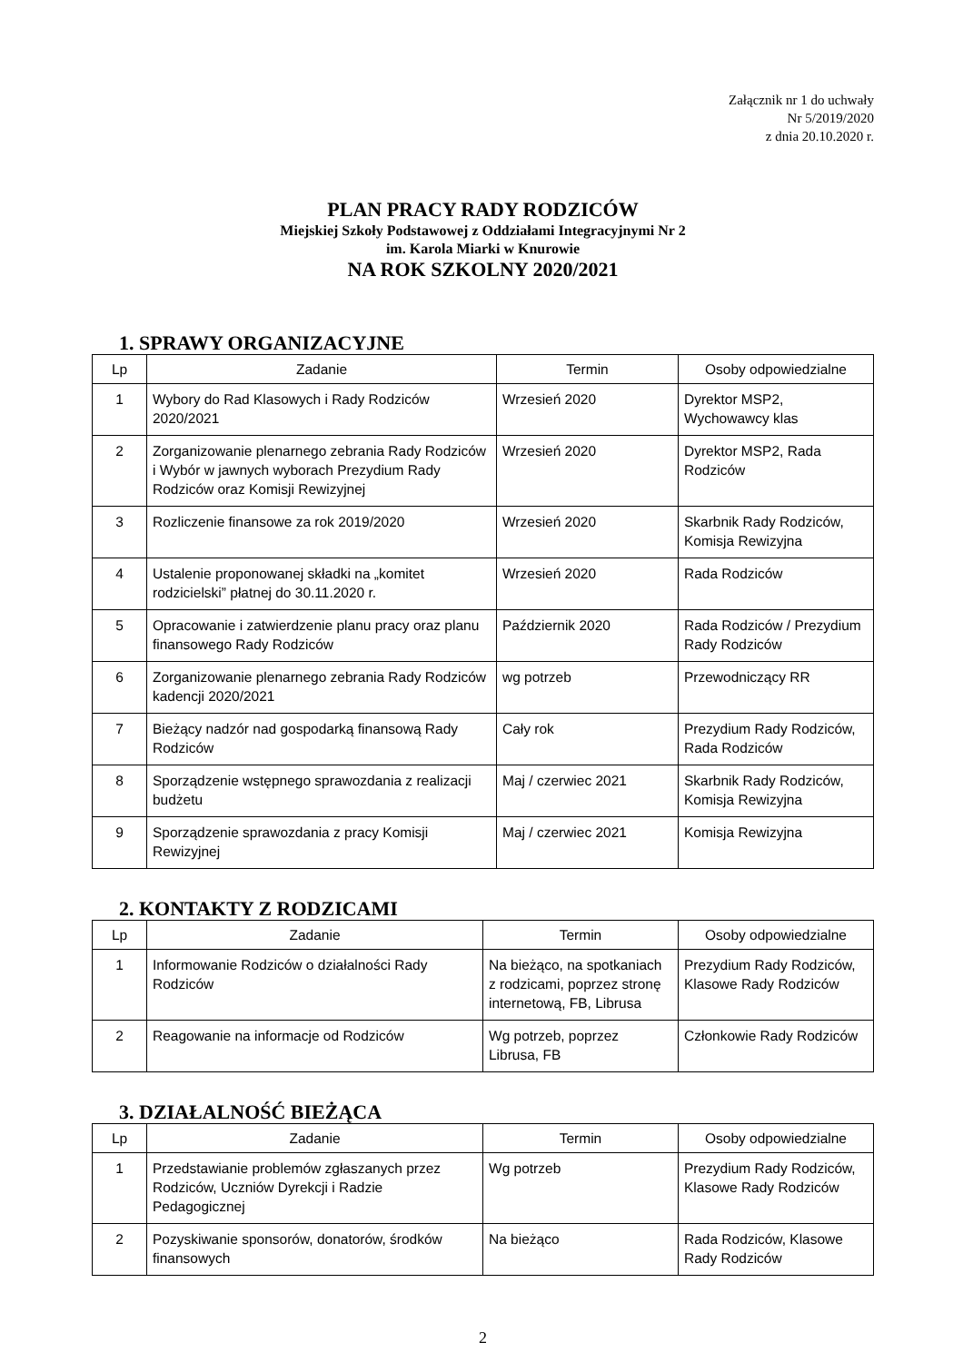Załącznik nr 1 do uchwały
Nr 5/2019/2020
z dnia 20.10.2020 r.
PLAN PRACY RADY RODZICÓW
Miejskiej Szkoły Podstawowej z Oddziałami Integracyjnymi Nr 2
im. Karola Miarki w Knurowie
NA ROK SZKOLNY 2020/2021
1. SPRAWY ORGANIZACYJNE
| Lp | Zadanie | Termin | Osoby odpowiedzialne |
| --- | --- | --- | --- |
| 1 | Wybory do Rad Klasowych i Rady Rodziców 2020/2021 | Wrzesień 2020 | Dyrektor MSP2, Wychowawcy klas |
| 2 | Zorganizowanie plenarnego zebrania Rady Rodziców i Wybór w jawnych wyborach Prezydium Rady Rodziców oraz Komisji Rewizyjnej | Wrzesień 2020 | Dyrektor MSP2, Rada Rodziców |
| 3 | Rozliczenie finansowe za rok 2019/2020 | Wrzesień 2020 | Skarbnik Rady Rodziców, Komisja Rewizyjna |
| 4 | Ustalenie proponowanej składki na „komitet rodzicielski” płatnej do 30.11.2020 r. | Wrzesień 2020 | Rada Rodziców |
| 5 | Opracowanie i zatwierdzenie planu pracy oraz planu finansowego Rady Rodziców | Październik 2020 | Rada Rodziców / Prezydium Rady Rodziców |
| 6 | Zorganizowanie plenarnego zebrania Rady Rodziców kadencji 2020/2021 | wg potrzeb | Przewodniczący RR |
| 7 | Bieżący nadzór nad gospodarką finansową Rady Rodziców | Cały rok | Prezydium Rady Rodziców, Rada Rodziców |
| 8 | Sporządzenie wstępnego sprawozdania z realizacji budżetu | Maj / czerwiec 2021 | Skarbnik Rady Rodziców, Komisja Rewizyjna |
| 9 | Sporządzenie sprawozdania z pracy Komisji Rewizyjnej | Maj / czerwiec 2021 | Komisja Rewizyjna |
2. KONTAKTY Z RODZICAMI
| Lp | Zadanie | Termin | Osoby odpowiedzialne |
| --- | --- | --- | --- |
| 1 | Informowanie Rodziców o działalności Rady Rodziców | Na bieżąco, na spotkaniach z rodzicami, poprzez stronę internetową, FB, Librusa | Prezydium Rady Rodziców, Klasowe Rady Rodziców |
| 2 | Reagowanie na informacje od Rodziców | Wg potrzeb, poprzez Librusa, FB | Członkowie Rady Rodziców |
3. DZIAŁALNOŚĆ BIEŻĄCA
| Lp | Zadanie | Termin | Osoby odpowiedzialne |
| --- | --- | --- | --- |
| 1 | Przedstawianie problemów zgłaszanych przez Rodziców, Uczniów Dyrekcji i Radzie Pedagogicznej | Wg potrzeb | Prezydium Rady Rodziców, Klasowe Rady Rodziców |
| 2 | Pozyskiwanie sponsorów, donatorów, środków finansowych | Na bieżąco | Rada Rodziców, Klasowe Rady Rodziców |
2